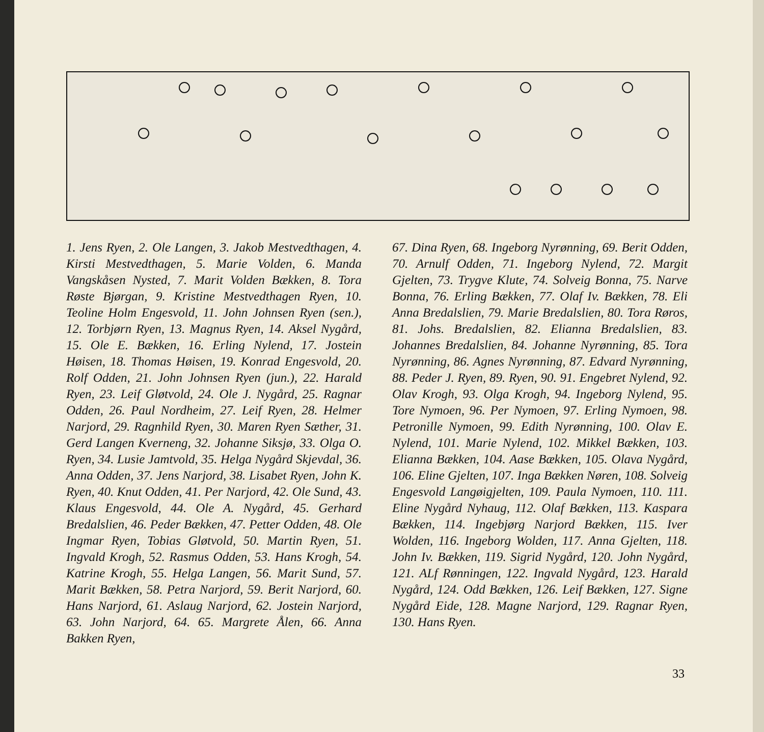1. Jens Ryen, 2. Ole Langen, 3. Jakob Mestvedthagen, 4. Kirsti Mestvedthagen, 5. Marie Volden, 6. Manda Vangskåsen Nysted, 7. Marit Volden Bækken, 8. Tora Røste Bjørgan, 9. Kristine Mestvedthagen Ryen, 10. Teoline Holm Engesvold, 11. John Johnsen Ryen (sen.), 12. Torbjørn Ryen, 13. Magnus Ryen, 14. Aksel Nygård, 15. Ole E. Bækken, 16. Erling Nylend, 17. Jostein Høisen, 18. Thomas Høisen, 19. Konrad Engesvold, 20. Rolf Odden, 21. John Johnsen Ryen (jun.), 22. Harald Ryen, 23. Leif Gløtvold, 24. Ole J. Nygård, 25. Ragnar Odden, 26. Paul Nordheim, 27. Leif Ryen, 28. Helmer Narjord, 29. Ragnhild Ryen, 30. Maren Ryen Sæther, 31. Gerd Langen Kverneng, 32. Johanne Siksjø, 33. Olga O. Ryen, 34. Lusie Jamtvold, 35. Helga Nygård Skjevdal, 36. Anna Odden, 37. Jens Narjord, 38. Lisabet Ryen, John K. Ryen, 40. Knut Odden, 41. Per Narjord, 42. Ole Sund, 43. Klaus Engesvold, 44. Ole A. Nygård, 45. Gerhard Bredalslien, 46. Peder Bækken, 47. Petter Odden, 48. Ole Ingmar Ryen, Tobias Gløtvold, 50. Martin Ryen, 51. Ingvald Krogh, 52. Rasmus Odden, 53. Hans Krogh, 54. Katrine Krogh, 55. Helga Langen, 56. Marit Sund, 57. Marit Bækken, 58. Petra Narjord, 59. Berit Narjord, 60. Hans Narjord, 61. Aslaug Narjord, 62. Jostein Narjord, 63. John Narjord, 64. 65. Margrete Ålen, 66. Anna Bakken Ryen,
67. Dina Ryen, 68. Ingeborg Nyrønning, 69. Berit Odden, 70. Arnulf Odden, 71. Ingeborg Nylend, 72. Margit Gjelten, 73. Trygve Klute, 74. Solveig Bonna, 75. Narve Bonna, 76. Erling Bækken, 77. Olaf Iv. Bækken, 78. Eli Anna Bredalslien, 79. Marie Bredalslien, 80. Tora Røros, 81. Johs. Bredalslien, 82. Elianna Bredalslien, 83. Johannes Bredalslien, 84. Johanne Nyrønning, 85. Tora Nyrønning, 86. Agnes Nyrønning, 87. Edvard Nyrønning, 88. Peder J. Ryen, 89. Ryen, 90. 91. Engebret Nylend, 92. Olav Krogh, 93. Olga Krogh, 94. Ingeborg Nylend, 95. Tore Nymoen, 96. Per Nymoen, 97. Erling Nymoen, 98. Petronille Nymoen, 99. Edith Nyrønning, 100. Olav E. Nylend, 101. Marie Nylend, 102. Mikkel Bækken, 103. Elianna Bækken, 104. Aase Bækken, 105. Olava Nygård, 106. Eline Gjelten, 107. Inga Bækken Nøren, 108. Solveig Engesvold Langøigjelten, 109. Paula Nymoen, 110. 111. Eline Nygård Nyhaug, 112. Olaf Bækken, 113. Kaspara Bækken, 114. Ingebjørg Narjord Bækken, 115. Iver Wolden, 116. Ingeborg Wolden, 117. Anna Gjelten, 118. John Iv. Bækken, 119. Sigrid Nygård, 120. John Nygård, 121. ALf Rønningen, 122. Ingvald Nygård, 123. Harald Nygård, 124. Odd Bækken, 126. Leif Bækken, 127. Signe Nygård Eide, 128. Magne Narjord, 129. Ragnar Ryen, 130. Hans Ryen.
33